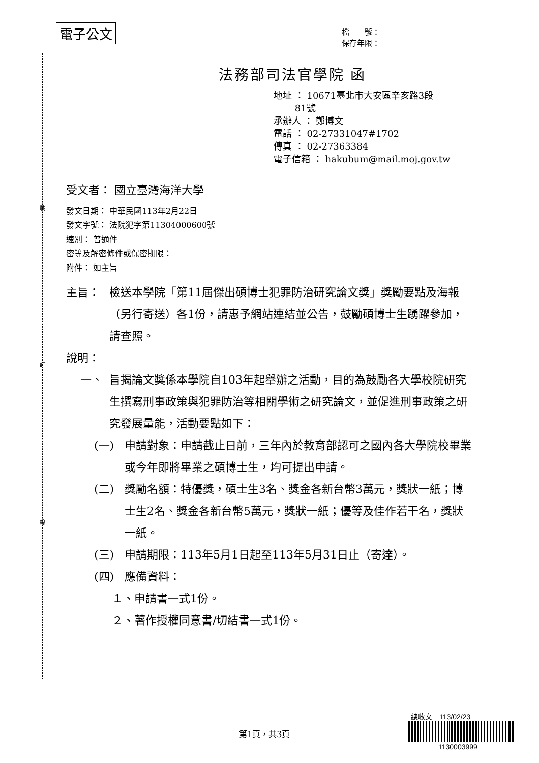電子公文
檔　　號：
保存年限：
裝
訂
線
法務部司法官學院 函
地址 ： 10671臺北市大安區辛亥路3段
　　 81號
承辦人 ： 鄭博文
電話 ： 02-27331047#1702
傳真 ： 02-27363384
電子信箱 ： hakubum@mail.moj.gov.tw
受文者： 國立臺灣海洋大學
發文日期： 中華民國113年2月22日
發文字號： 法院犯字第11304000600號
速別： 普通件
密等及解密條件或保密期限：
附件： 如主旨
主旨： 檢送本學院「第11屆傑出碩博士犯罪防治研究論文獎」獎勵要點及海報（另行寄送）各1份，請惠予網站連結並公告，鼓勵碩博士生踴躍參加，請查照。
說明：
一、 旨揭論文獎係本學院自103年起舉辦之活動，目的為鼓勵各大學校院研究生撰寫刑事政策與犯罪防治等相關學術之研究論文，並促進刑事政策之研究發展量能，活動要點如下：
(一) 申請對象：申請截止日前，三年內於教育部認可之國內各大學院校畢業或今年即將畢業之碩博士生，均可提出申請。
(二) 獎勵名額：特優獎，碩士生3名、獎金各新台幣3萬元，獎狀一紙；博士生2名、獎金各新台幣5萬元，獎狀一紙；優等及佳作若干名，獎狀一紙。
(三) 申請期限：113年5月1日起至113年5月31日止（寄達）。
(四) 應備資料：
１、申請書一式1份。
２、著作授權同意書/切結書一式1份。
第1頁，共3頁
總收文　113/02/23
1130003999